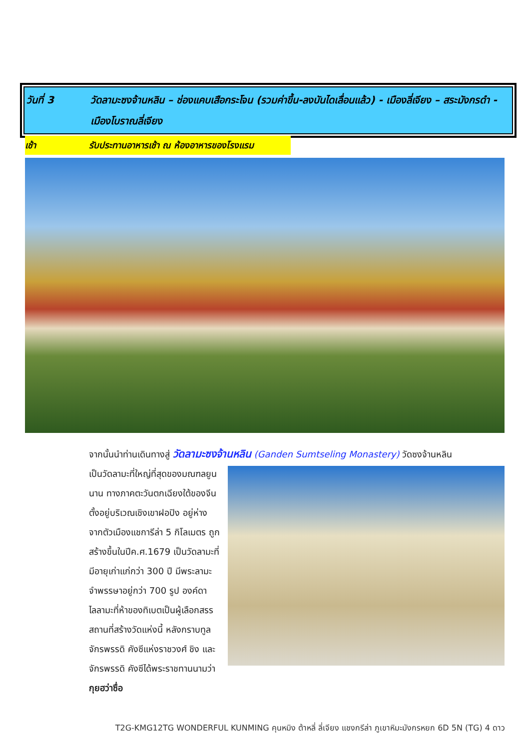วันที่ 3 วัดลามะซงจ้านหลิน – ช่องแคบเสือกระโจน (รวมค่าขึ้น-ลงบันไดเลื่อนแล้ว) - เมืองลี่เจียง – สระมังกรดำ - เมืองโบราณลี่เจียง
เช้า รับประทานอาหารเช้า ณ ห้องอาหารของโรงแรม
จากนั้นนำท่านเดินทางสู่ วัดลามะซงจ้านหลิน (Ganden Sumtseling Monastery) วัดซงจ้านหลิน
เป็นวัดลามะที่ใหญ่ที่สุดของมณฑลยูนนาน ทางภาคตะวันตกเฉียงใต้ของจีน ตั้งอยู่บริเวณเชิงเขาฝอปิง อยู่ห่างจากตัวเมืองแชการีล่า 5 กิโลเมตร ถูกสร้างขึ้นในปีค.ศ.1679 เป็นวัดลามะที่มีอายุเก่าแก่กว่า 300 ปี มีพระลามะจำพรรษาอยู่กว่า 700 รูป องค์ดาไลลามะที่ห้าของทิเบตเป็นผู้เลือกสรรสถานที่สร้างวัดแห่งนี้ หลังกราบทูลจักรพรรดิ คังซีแห่งราชวงศ์ ชิง และจักรพรรดิ คังซีได้พระราชทานนามว่า กุยฮว่าซื่อ
T2G-KMG12TG WONDERFUL KUNMING คุนหมิง ต้าหลี่ ลี่เจียง แชงกรีล่า ภูเขาหิมะมังกรหยก 6D 5N (TG) 4 ดาว